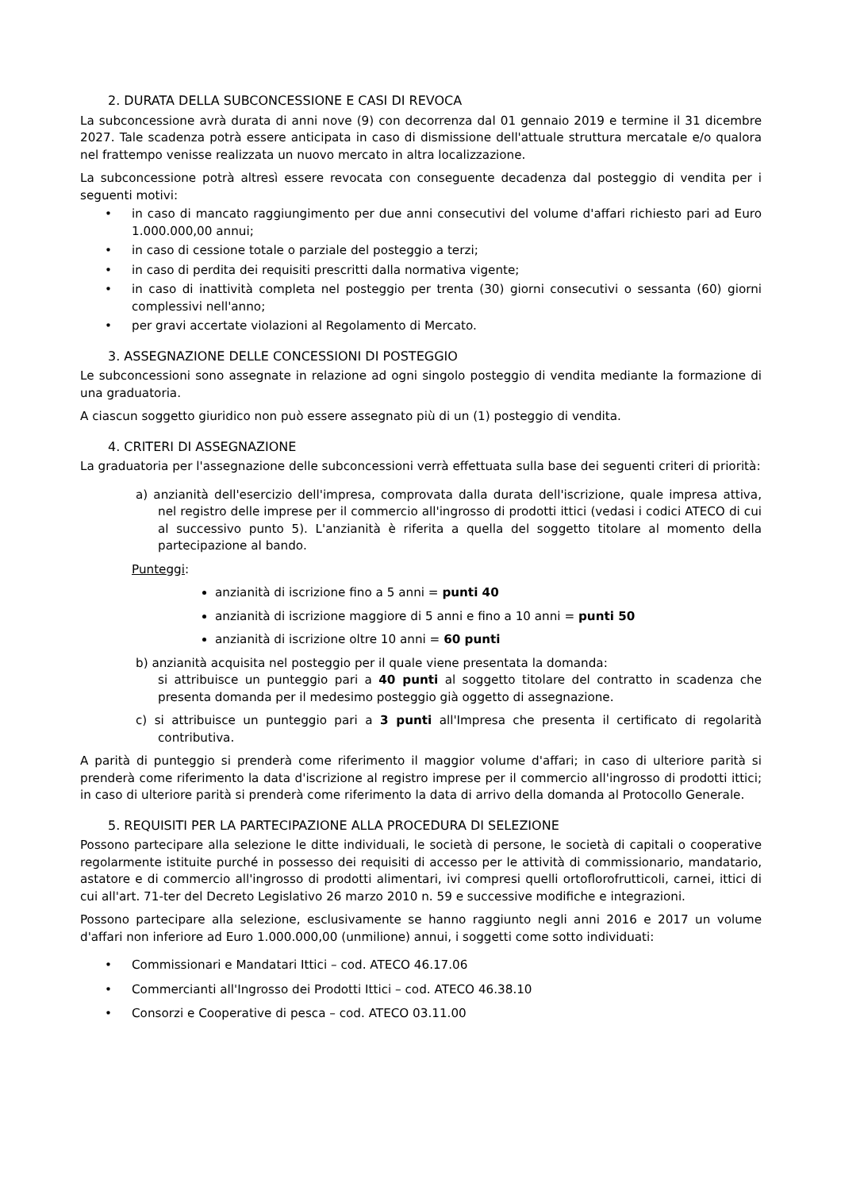2. DURATA DELLA SUBCONCESSIONE E CASI DI REVOCA
La subconcessione avrà durata di anni nove (9) con decorrenza dal 01 gennaio 2019 e termine il 31 dicembre 2027. Tale scadenza potrà essere anticipata in caso di dismissione dell'attuale struttura mercatale e/o qualora nel frattempo venisse realizzata un nuovo mercato in altra localizzazione.
La subconcessione potrà altresì essere revocata con conseguente decadenza dal posteggio di vendita per i seguenti motivi:
• in caso di mancato raggiungimento per due anni consecutivi del volume d'affari richiesto pari ad Euro 1.000.000,00 annui;
• in caso di cessione totale o parziale del posteggio a terzi;
• in caso di perdita dei requisiti prescritti dalla normativa vigente;
• in caso di inattività completa nel posteggio per trenta (30) giorni consecutivi o sessanta (60) giorni complessivi nell'anno;
• per gravi accertate violazioni al Regolamento di Mercato.
3. ASSEGNAZIONE DELLE CONCESSIONI DI POSTEGGIO
Le subconcessioni sono assegnate in relazione ad ogni singolo posteggio di vendita mediante la formazione di una graduatoria.
A ciascun soggetto giuridico non può essere assegnato più di un (1) posteggio di vendita.
4. CRITERI DI ASSEGNAZIONE
La graduatoria per l'assegnazione delle subconcessioni verrà effettuata sulla base dei seguenti criteri di priorità:
a) anzianità dell'esercizio dell'impresa, comprovata dalla durata dell'iscrizione, quale impresa attiva, nel registro delle imprese per il commercio all'ingrosso di prodotti ittici (vedasi i codici ATECO di cui al successivo punto 5). L'anzianità è riferita a quella del soggetto titolare al momento della partecipazione al bando.
Punteggi:
anzianità di iscrizione fino a 5 anni = punti 40
anzianità di iscrizione maggiore di 5 anni e fino a 10 anni = punti 50
anzianità di iscrizione oltre 10 anni = 60 punti
b) anzianità acquisita nel posteggio per il quale viene presentata la domanda:
si attribuisce un punteggio pari a 40 punti al soggetto titolare del contratto in scadenza che presenta domanda per il medesimo posteggio già oggetto di assegnazione.
c) si attribuisce un punteggio pari a 3 punti all'Impresa che presenta il certificato di regolarità contributiva.
A parità di punteggio si prenderà come riferimento il maggior volume d'affari; in caso di ulteriore parità si prenderà come riferimento la data d'iscrizione al registro imprese per il commercio all'ingrosso di prodotti ittici; in caso di ulteriore parità si prenderà come riferimento la data di arrivo della domanda al Protocollo Generale.
5. REQUISITI PER LA PARTECIPAZIONE ALLA PROCEDURA DI SELEZIONE
Possono partecipare alla selezione le ditte individuali, le società di persone, le società di capitali o cooperative regolarmente istituite purché in possesso dei requisiti di accesso per le attività di commissionario, mandatario, astatore e di commercio all'ingrosso di prodotti alimentari, ivi compresi quelli ortoflorofrutticoli, carnei, ittici di cui all'art. 71-ter del Decreto Legislativo 26 marzo 2010 n. 59 e successive modifiche e integrazioni.
Possono partecipare alla selezione, esclusivamente se hanno raggiunto negli anni 2016 e 2017 un volume d'affari non inferiore ad Euro 1.000.000,00 (unmilione) annui, i soggetti come sotto individuati:
• Commissionari e Mandatari Ittici – cod. ATECO 46.17.06
• Commercianti all'Ingrosso dei Prodotti Ittici – cod. ATECO 46.38.10
• Consorzi e Cooperative di pesca – cod. ATECO 03.11.00